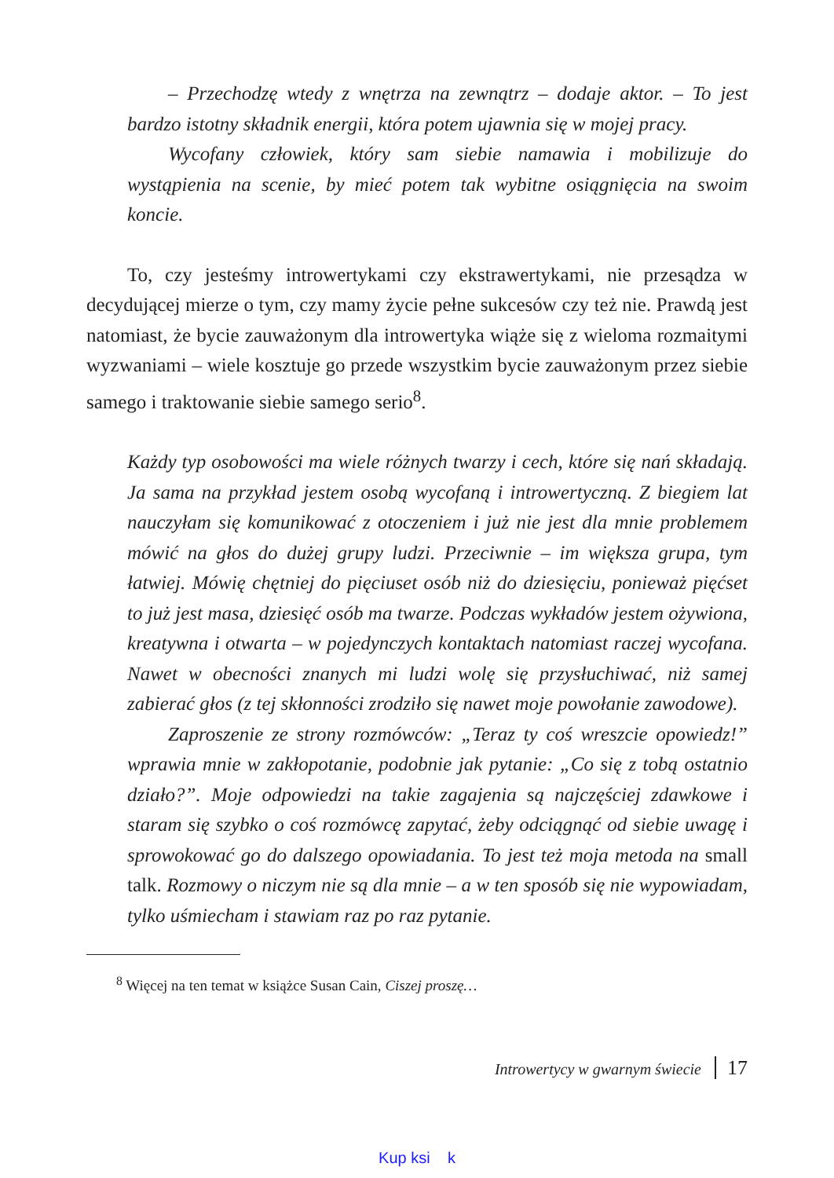– Przechodzę wtedy z wnętrza na zewnątrz – dodaje aktor. – To jest bardzo istotny składnik energii, która potem ujawnia się w mojej pracy.
Wycofany człowiek, który sam siebie namawia i mobilizuje do wystąpienia na scenie, by mieć potem tak wybitne osiągnięcia na swoim koncie.
To, czy jesteśmy introwertykami czy ekstrawertykami, nie przesądza w decydującej mierze o tym, czy mamy życie pełne sukcesów czy też nie. Prawdą jest natomiast, że bycie zauważonym dla introwertyka wiąże się z wieloma rozmaitymi wyzwaniami – wiele kosztuje go przede wszystkim bycie zauważonym przez siebie samego i traktowanie siebie samego serio<sup>8</sup>.
Każdy typ osobowości ma wiele różnych twarzy i cech, które się nań składają. Ja sama na przykład jestem osobą wycofaną i introwertyczną. Z biegiem lat nauczyłam się komunikować z otoczeniem i już nie jest dla mnie problemem mówić na głos do dużej grupy ludzi. Przeciwnie – im większa grupa, tym łatwiej. Mówię chętniej do pięciuset osób niż do dziesięciu, ponieważ pięćset to już jest masa, dziesięć osób ma twarze. Podczas wykładów jestem ożywiona, kreatywna i otwarta – w pojedynczych kontaktach natomiast raczej wycofana. Nawet w obecności znanych mi ludzi wolę się przysłuchiwać, niż samej zabierać głos (z tej skłonności zrodziło się nawet moje powołanie zawodowe).
Zaproszenie ze strony rozmówców: „Teraz ty coś wreszcie opowiedz!” wprawia mnie w zakłopotanie, podobnie jak pytanie: „Co się z tobą ostatnio działo?”. Moje odpowiedzi na takie zagajenia są najczęściej zdawkowe i staram się szybko o coś rozmówcę zapytać, żeby odciągnąć od siebie uwagę i sprowokować go do dalszego opowiadania. To jest też moja metoda na small talk. Rozmowy o niczym nie są dla mnie – a w ten sposób się nie wypowiadam, tylko uśmiecham i stawiam raz po raz pytanie.
<sup>8</sup> Więcej na ten temat w książce Susan Cain, Ciszej proszę…
Introwertycy w gwarnym świecie 17
Kup ksi k